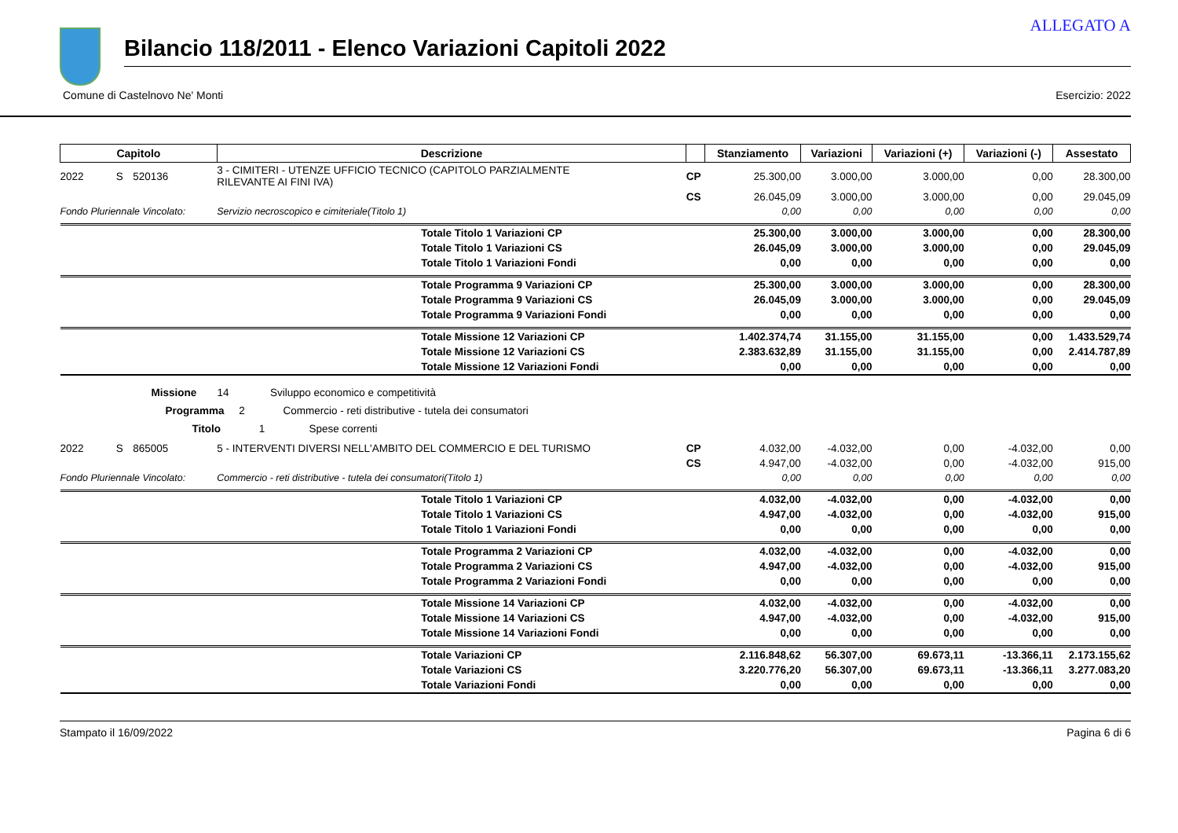ALLEGATO A
Bilancio 118/2011 - Elenco Variazioni Capitoli 2022
Comune di Castelnovo Ne' Monti Esercizio: 2022
| Capitolo | | | Descrizione | | Stanziamento | Variazioni | Variazioni (+) | Variazioni (-) | Assestato |
| --- | --- | --- | --- | --- | --- | --- | --- | --- | --- |
| 2022 | S | 520136 | 3 - CIMITERI - UTENZE UFFICIO TECNICO (CAPITOLO PARZIALMENTE RILEVANTE AI FINI IVA) | CP | 25.300,00 | 3.000,00 | 3.000,00 | 0,00 | 28.300,00 |
| | | | | CS | 26.045,09 | 3.000,00 | 3.000,00 | 0,00 | 29.045,09 |
| Fondo Pluriennale Vincolato: | | | Servizio necroscopico e cimiteriale(Titolo 1) | | 0,00 | 0,00 | 0,00 | 0,00 | 0,00 |
| | | | Totale Titolo 1 Variazioni CP | | 25.300,00 | 3.000,00 | 3.000,00 | 0,00 | 28.300,00 |
| | | | Totale Titolo 1 Variazioni CS | | 26.045,09 | 3.000,00 | 3.000,00 | 0,00 | 29.045,09 |
| | | | Totale Titolo 1 Variazioni Fondi | | 0,00 | 0,00 | 0,00 | 0,00 | 0,00 |
| | | | Totale Programma 9 Variazioni CP | | 25.300,00 | 3.000,00 | 3.000,00 | 0,00 | 28.300,00 |
| | | | Totale Programma 9 Variazioni CS | | 26.045,09 | 3.000,00 | 3.000,00 | 0,00 | 29.045,09 |
| | | | Totale Programma 9 Variazioni Fondi | | 0,00 | 0,00 | 0,00 | 0,00 | 0,00 |
| | | | Totale Missione 12 Variazioni CP | | 1.402.374,74 | 31.155,00 | 31.155,00 | 0,00 | 1.433.529,74 |
| | | | Totale Missione 12 Variazioni CS | | 2.383.632,89 | 31.155,00 | 31.155,00 | 0,00 | 2.414.787,89 |
| | | | Totale Missione 12 Variazioni Fondi | | 0,00 | 0,00 | 0,00 | 0,00 | 0,00 |
| Missione 14 Sviluppo economico e competitività | | | | | | | | | |
| Programma 2 Commercio - reti distributive - tutela dei consumatori | | | | | | | | | |
| Titolo 1 Spese correnti | | | | | | | | | |
| 2022 | S | 865005 | 5 - INTERVENTI DIVERSI NELL'AMBITO DEL COMMERCIO E DEL TURISMO | CP | 4.032,00 | -4.032,00 | 0,00 | -4.032,00 | 0,00 |
| | | | | CS | 4.947,00 | -4.032,00 | 0,00 | -4.032,00 | 915,00 |
| Fondo Pluriennale Vincolato: | | | Commercio - reti distributive - tutela dei consumatori(Titolo 1) | | 0,00 | 0,00 | 0,00 | 0,00 | 0,00 |
| | | | Totale Titolo 1 Variazioni CP | | 4.032,00 | -4.032,00 | 0,00 | -4.032,00 | 0,00 |
| | | | Totale Titolo 1 Variazioni CS | | 4.947,00 | -4.032,00 | 0,00 | -4.032,00 | 915,00 |
| | | | Totale Titolo 1 Variazioni Fondi | | 0,00 | 0,00 | 0,00 | 0,00 | 0,00 |
| | | | Totale Programma 2 Variazioni CP | | 4.032,00 | -4.032,00 | 0,00 | -4.032,00 | 0,00 |
| | | | Totale Programma 2 Variazioni CS | | 4.947,00 | -4.032,00 | 0,00 | -4.032,00 | 915,00 |
| | | | Totale Programma 2 Variazioni Fondi | | 0,00 | 0,00 | 0,00 | 0,00 | 0,00 |
| | | | Totale Missione 14 Variazioni CP | | 4.032,00 | -4.032,00 | 0,00 | -4.032,00 | 0,00 |
| | | | Totale Missione 14 Variazioni CS | | 4.947,00 | -4.032,00 | 0,00 | -4.032,00 | 915,00 |
| | | | Totale Missione 14 Variazioni Fondi | | 0,00 | 0,00 | 0,00 | 0,00 | 0,00 |
| | | | Totale Variazioni CP | | 2.116.848,62 | 56.307,00 | 69.673,11 | -13.366,11 | 2.173.155,62 |
| | | | Totale Variazioni CS | | 3.220.776,20 | 56.307,00 | 69.673,11 | -13.366,11 | 3.277.083,20 |
| | | | Totale Variazioni Fondi | | 0,00 | 0,00 | 0,00 | 0,00 | 0,00 |
Stampato il 16/09/2022 Pagina 6 di 6